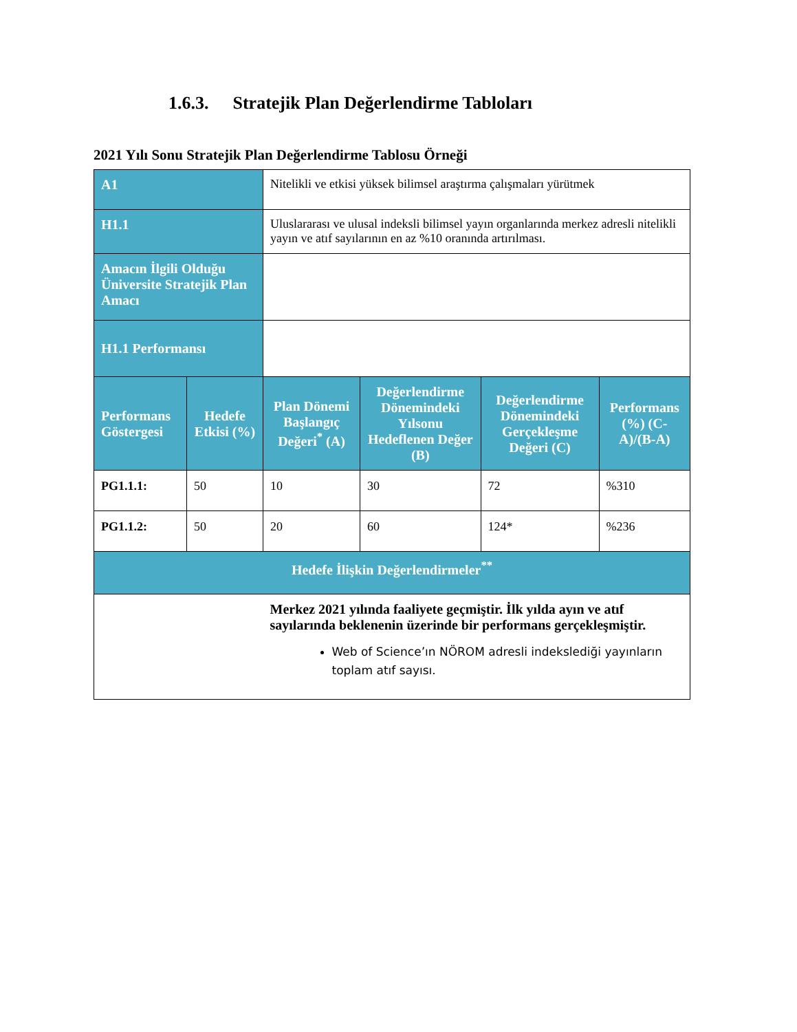1.6.3. Stratejik Plan Değerlendirme Tabloları
2021 Yılı Sonu Stratejik Plan Değerlendirme Tablosu Örneği
| A1 | | Nitelikli ve etkisi yüksek bilimsel araştırma çalışmaları yürütmek | | | |
| H1.1 | | Uluslararası ve ulusal indeksli bilimsel yayın organlarında merkez adresli nitelikli yayın ve atıf sayılarının en az %10 oranında artırılması. | | | |
| Amacın İlgili Olduğu Üniversite Stratejik Plan Amacı | | | | | |
| H1.1 Performansı | | | | | |
| Performans Göstergesi | Hedefe Etkisi (%) | Plan Dönemi Başlangıç Değeri<sup>*</sup> (A) | Değerlendirme Dönemindeki Yılsonu Hedeflenen Değer (B) | Değerlendirme Dönemindeki Gerçekleşme Değeri (C) | Performans (%) (C-A)/(B-A) |
| PG1.1.1: | 50 | 10 | 30 | 72 | %310 |
| PG1.1.2: | 50 | 20 | 60 | 124* | %236 |
| Hedefe İlişkin Değerlendirmeler<sup>**</sup> | | | | | |
| | | Merkez 2021 yılında faaliyete geçmiştir. İlk yılda ayın ve atıf sayılarında beklenenin üzerinde bir performans gerçekleşmiştir. Web of Science’ın NÖROM adresli indekslediği yayınların toplam atıf sayısı. | | | |